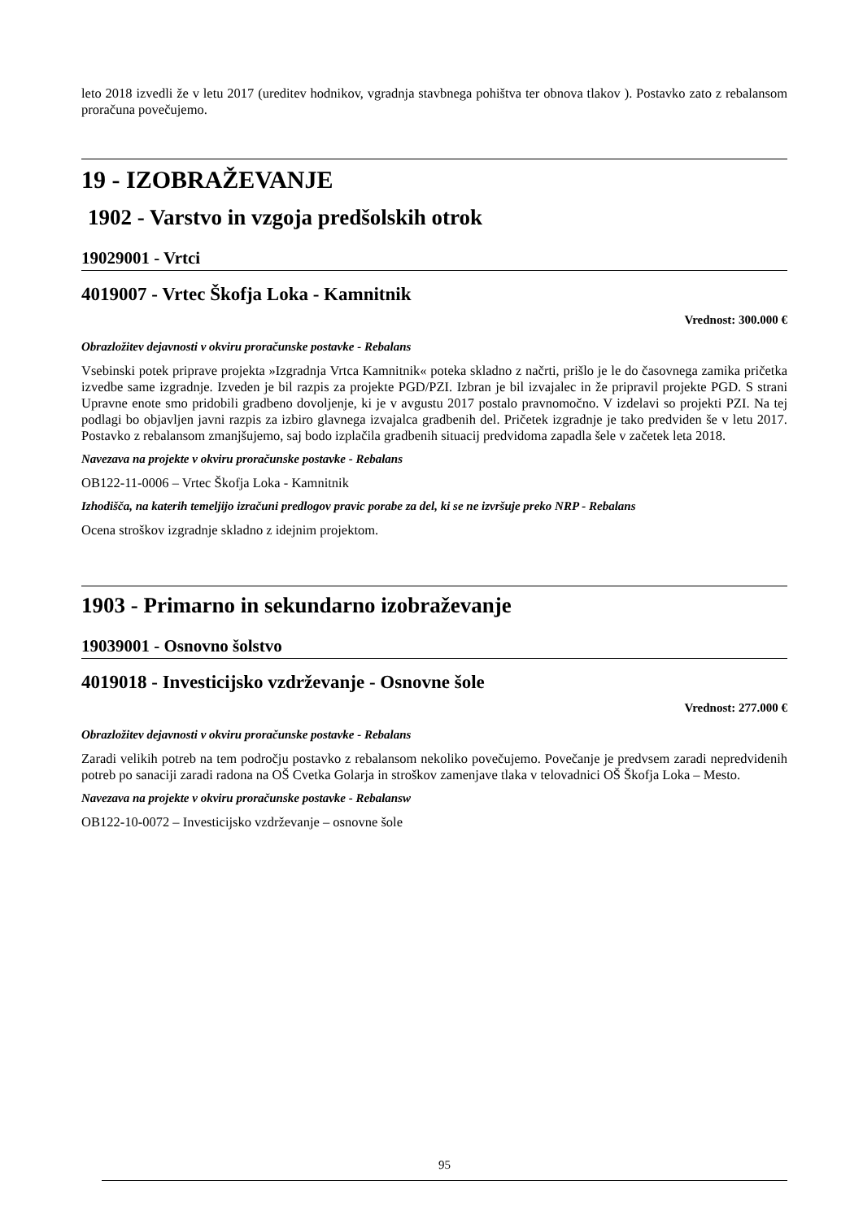leto 2018 izvedli že v letu 2017 (ureditev hodnikov, vgradnja stavbnega pohištva ter obnova tlakov ). Postavko zato z rebalansom proračuna povečujemo.
19 - IZOBRAŽEVANJE
1902 - Varstvo in vzgoja predšolskih otrok
19029001 - Vrtci
4019007 - Vrtec Škofja Loka - Kamnitnik
Vrednost: 300.000 €
Obrazložitev dejavnosti v okviru proračunske postavke - Rebalans
Vsebinski potek priprave projekta »Izgradnja Vrtca Kamnitnik« poteka skladno z načrti, prišlo je le do časovnega zamika pričetka izvedbe same izgradnje. Izveden je bil razpis za projekte PGD/PZI. Izbran je bil izvajalec in že pripravil projekte PGD. S strani Upravne enote smo pridobili gradbeno dovoljenje, ki je v avgustu 2017 postalo pravnomočno. V izdelavi so projekti PZI. Na tej podlagi bo objavljen javni razpis za izbiro glavnega izvajalca gradbenih del. Pričetek izgradnje je tako predviden še v letu 2017. Postavko z rebalansom zmanjšujemo, saj bodo izplačila gradbenih situacij predvidoma zapadla šele v začetek leta 2018.
Navezava na projekte v okviru proračunske postavke - Rebalans
OB122-11-0006 – Vrtec Škofja Loka - Kamnitnik
Izhodišča, na katerih temeljijo izračuni predlogov pravic porabe za del, ki se ne izvršuje preko NRP - Rebalans
Ocena stroškov izgradnje skladno z idejnim projektom.
1903 - Primarno in sekundarno izobraževanje
19039001 - Osnovno šolstvo
4019018 - Investicijsko vzdrževanje - Osnovne šole
Vrednost: 277.000 €
Obrazložitev dejavnosti v okviru proračunske postavke - Rebalans
Zaradi velikih potreb na tem področju postavko z rebalansom nekoliko povečujemo. Povečanje je predvsem zaradi nepredvidenih potreb po sanaciji zaradi radona na OŠ Cvetka Golarja in stroškov zamenjave tlaka v telovadnici OŠ Škofja Loka – Mesto.
Navezava na projekte v okviru proračunske postavke - Rebalansw
OB122-10-0072 – Investicijsko vzdrževanje – osnovne šole
95